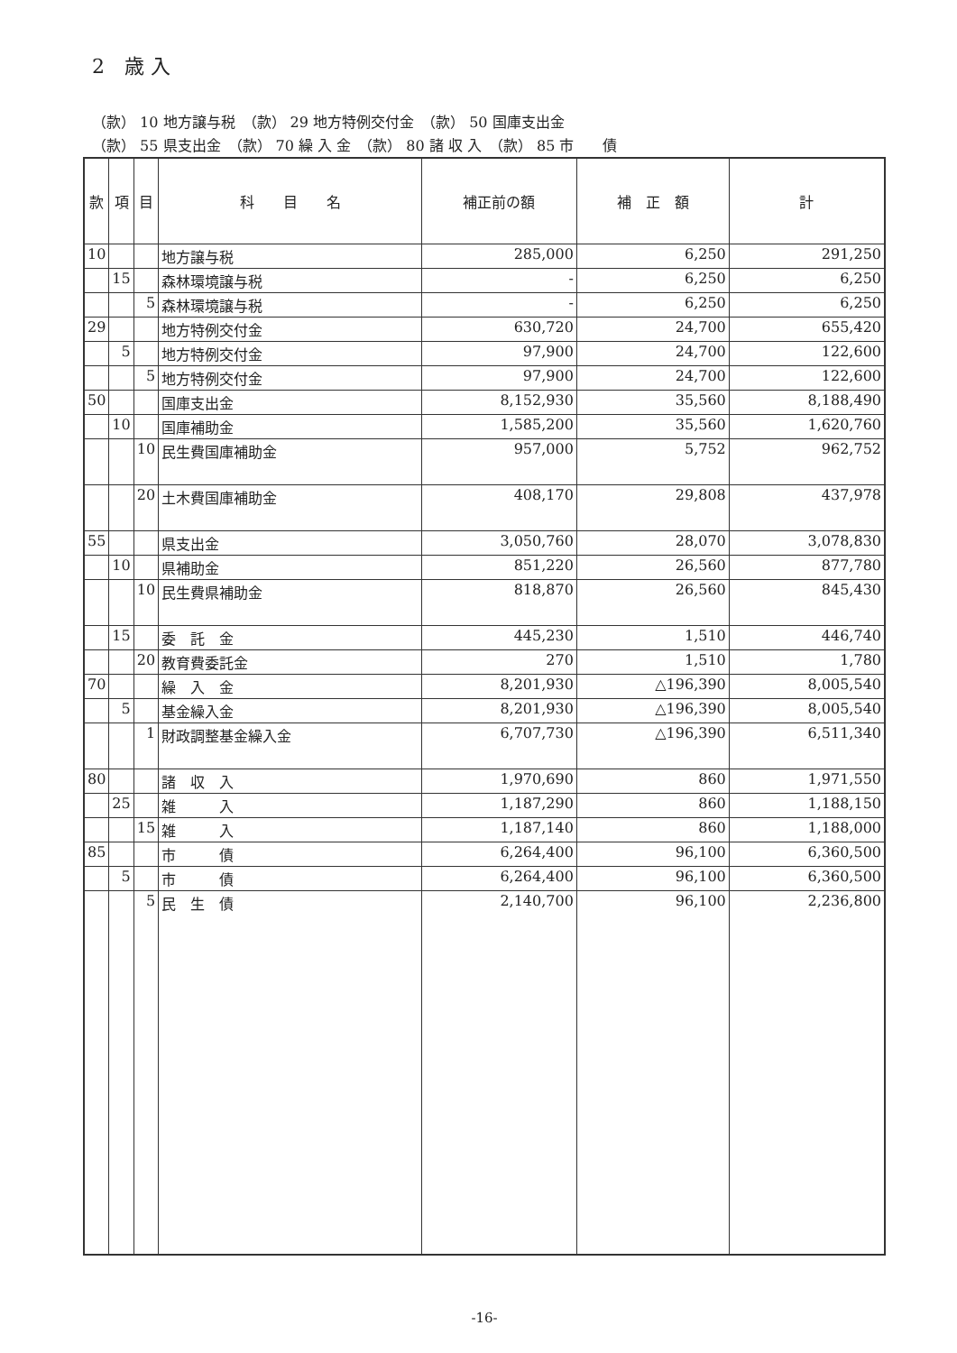2　歳 入
（款） 10 地方譲与税　（款） 29 地方特例交付金　（款） 50 国庫支出金
（款） 55 県支出金　（款） 70 繰 入 金　（款） 80 諸 収 入　（款） 85 市　　債
| 款 | 項 | 目 | 科 目 名 | 補正前の額 | 補 正 額 | 計 |
| --- | --- | --- | --- | --- | --- | --- |
| 10 | | | 地方譲与税 | 285,000 | 6,250 | 291,250 |
| | 15 | | 森林環境譲与税 | - | 6,250 | 6,250 |
| | | 5 | 森林環境譲与税 | - | 6,250 | 6,250 |
| 29 | | | 地方特例交付金 | 630,720 | 24,700 | 655,420 |
| | 5 | | 地方特例交付金 | 97,900 | 24,700 | 122,600 |
| | | 5 | 地方特例交付金 | 97,900 | 24,700 | 122,600 |
| 50 | | | 国庫支出金 | 8,152,930 | 35,560 | 8,188,490 |
| | 10 | | 国庫補助金 | 1,585,200 | 35,560 | 1,620,760 |
| | | 10 | 民生費国庫補助金 | 957,000 | 5,752 | 962,752 |
| | | 20 | 土木費国庫補助金 | 408,170 | 29,808 | 437,978 |
| 55 | | | 県支出金 | 3,050,760 | 28,070 | 3,078,830 |
| | 10 | | 県補助金 | 851,220 | 26,560 | 877,780 |
| | | 10 | 民生費県補助金 | 818,870 | 26,560 | 845,430 |
| | 15 | | 委 託 金 | 445,230 | 1,510 | 446,740 |
| | | 20 | 教育費委託金 | 270 | 1,510 | 1,780 |
| 70 | | | 繰 入 金 | 8,201,930 | △196,390 | 8,005,540 |
| | 5 | | 基金繰入金 | 8,201,930 | △196,390 | 8,005,540 |
| | | 1 | 財政調整基金繰入金 | 6,707,730 | △196,390 | 6,511,340 |
| 80 | | | 諸 収 入 | 1,970,690 | 860 | 1,971,550 |
| | 25 | | 雑 入 | 1,187,290 | 860 | 1,188,150 |
| | | 15 | 雑 入 | 1,187,140 | 860 | 1,188,000 |
| 85 | | | 市 債 | 6,264,400 | 96,100 | 6,360,500 |
| | 5 | | 市 債 | 6,264,400 | 96,100 | 6,360,500 |
| | | 5 | 民 生 債 | 2,140,700 | 96,100 | 2,236,800 |
-16-